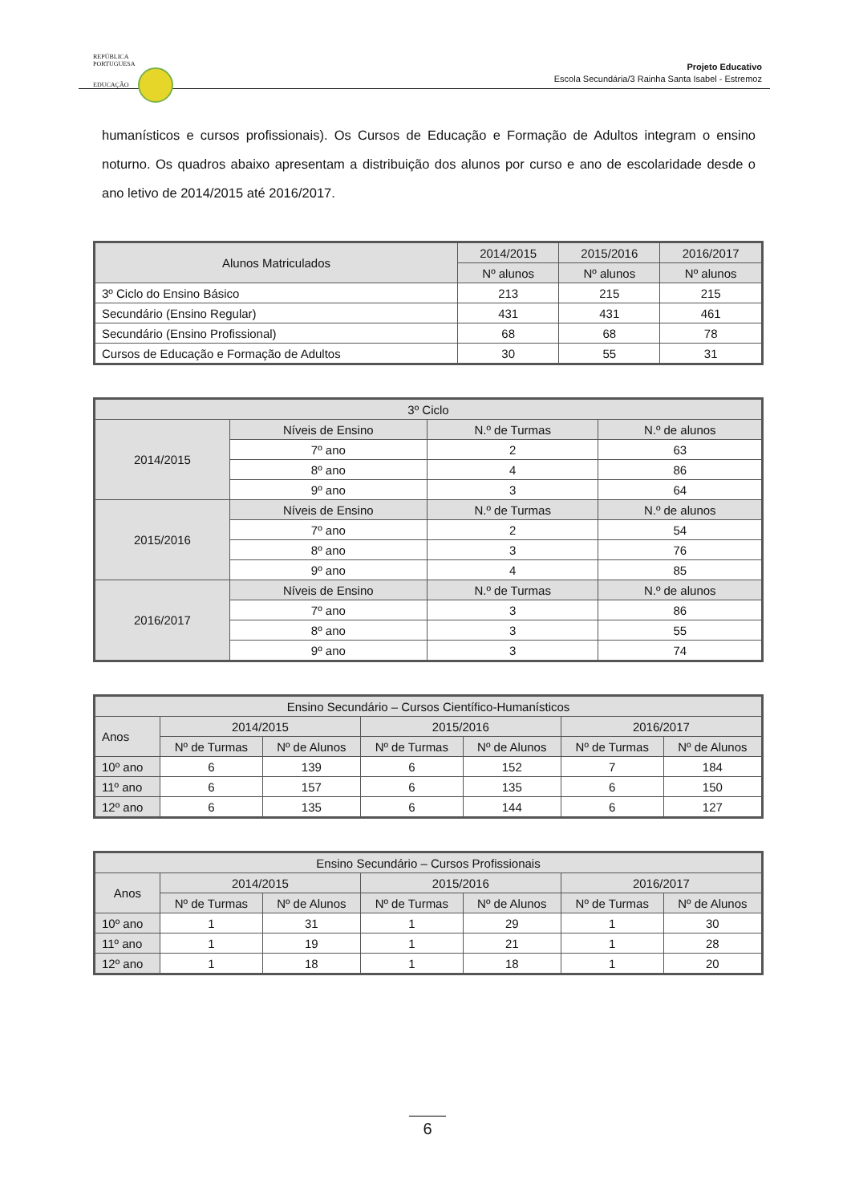REPÚBLICA
PORTUGUESA
EDUCAÇÃO
Projeto Educativo
Escola Secundária/3 Rainha Santa Isabel - Estremoz
humanísticos e cursos profissionais). Os Cursos de Educação e Formação de Adultos integram o ensino noturno. Os quadros abaixo apresentam a distribuição dos alunos por curso e ano de escolaridade desde o ano letivo de 2014/2015 até 2016/2017.
| Alunos Matriculados | 2014/2015 | 2015/2016 | 2016/2017 |
| --- | --- | --- | --- |
| | Nº alunos | Nº alunos | Nº alunos |
| 3º Ciclo do Ensino Básico | 213 | 215 | 215 |
| Secundário (Ensino Regular) | 431 | 431 | 461 |
| Secundário (Ensino Profissional) | 68 | 68 | 78 |
| Cursos de Educação e Formação de Adultos | 30 | 55 | 31 |
| 3º Ciclo | | | |
| --- | --- | --- | --- |
| 2014/2015 | Níveis de Ensino | N.º de Turmas | N.º de alunos |
| | 7º ano | 2 | 63 |
| | 8º ano | 4 | 86 |
| | 9º ano | 3 | 64 |
| 2015/2016 | Níveis de Ensino | N.º de Turmas | N.º de alunos |
| | 7º ano | 2 | 54 |
| | 8º ano | 3 | 76 |
| | 9º ano | 4 | 85 |
| 2016/2017 | Níveis de Ensino | N.º de Turmas | N.º de alunos |
| | 7º ano | 3 | 86 |
| | 8º ano | 3 | 55 |
| | 9º ano | 3 | 74 |
| Ensino Secundário – Cursos Científico-Humanísticos | | | | | | |
| --- | --- | --- | --- | --- | --- | --- |
| Anos | 2014/2015 | | 2015/2016 | | 2016/2017 | |
| | Nº de Turmas | Nº de Alunos | Nº de Turmas | Nº de Alunos | Nº de Turmas | Nº de Alunos |
| 10º ano | 6 | 139 | 6 | 152 | 7 | 184 |
| 11º ano | 6 | 157 | 6 | 135 | 6 | 150 |
| 12º ano | 6 | 135 | 6 | 144 | 6 | 127 |
| Ensino Secundário – Cursos Profissionais | | | | | | |
| --- | --- | --- | --- | --- | --- | --- |
| Anos | 2014/2015 | | 2015/2016 | | 2016/2017 | |
| | Nº de Turmas | Nº de Alunos | Nº de Turmas | Nº de Alunos | Nº de Turmas | Nº de Alunos |
| 10º ano | 1 | 31 | 1 | 29 | 1 | 30 |
| 11º ano | 1 | 19 | 1 | 21 | 1 | 28 |
| 12º ano | 1 | 18 | 1 | 18 | 1 | 20 |
6